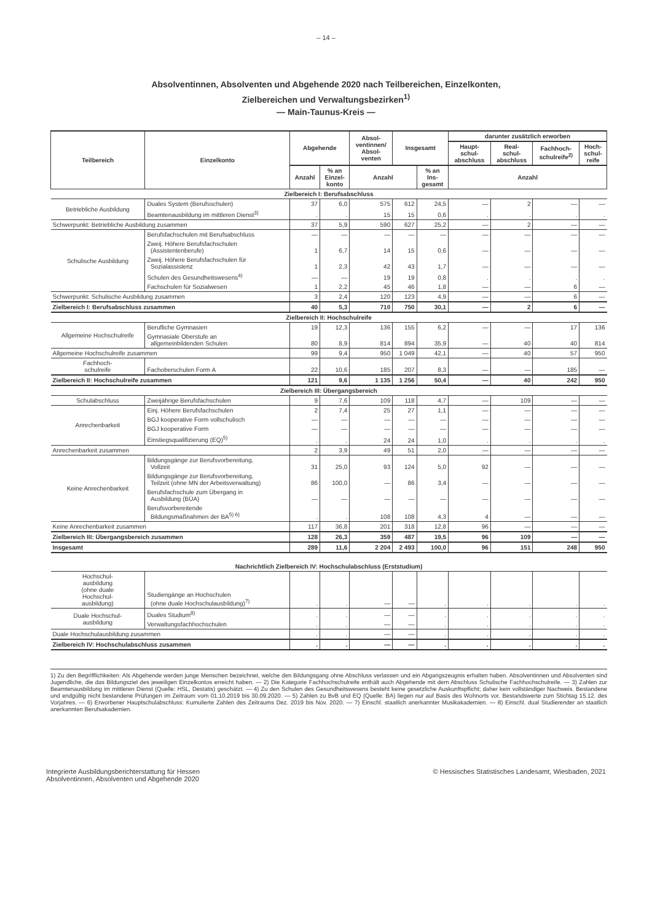– 14 –
Absolventinnen, Absolventen und Abgehende 2020 nach Teilbereichen, Einzelkonten,
Zielbereichen und Verwaltungsbezirken<sup>1)</sup>
— Main-Taunus-Kreis —
| Teilbereich | Einzelkonto | Abgehende | | Absol- ventinnen/ Absol- venten | Insgesamt | | darunter zusätzlich erworben | | | |
| --- | --- | --- | --- | --- | --- | --- | --- | --- | --- | --- |
| | | | | | | | Haupt- schul- abschluss | Real- schul- abschluss | Fachhoch- schulreife<sup>2)</sup> | Hoch- schul- reife |
| | | Anzahl | % an Einzel- konto | Anzahl | | % an Ins- gesamt | Anzahl | | | |
| Zielbereich I: Berufsabschluss | | | | | | | | | | |
| Betriebliche Ausbildung | Duales System (Berufsschulen) | 37 | 6,0 | 575 | 612 | 24,5 | — | 2 | — | — |
| | Beamtenausbildung im mittleren Dienst<sup>3)</sup> | . | . | 15 | 15 | 0,6 | . | . | . | . |
| Schwerpunkt: Betriebliche Ausbildung zusammen | | 37 | 5,9 | 590 | 627 | 25,2 | — | 2 | — | — |
| Schulische Ausbildung | Berufsfachschulen mit Berufsabschluss | — | — | — | — | — | — | — | — | — |
| | Zweij. Höhere Berufsfachschulen (Assistentenberufe) | 1 | 6,7 | 14 | 15 | 0,6 | — | — | — | — |
| | Zweij. Höhere Berufsfachschulen für Sozialassistenz | 1 | 2,3 | 42 | 43 | 1,7 | — | — | — | — |
| | Schulen des Gesundheitswesens<sup>4)</sup> | — | — | 19 | 19 | 0,8 | . | . | . | . |
| | Fachschulen für Sozialwesen | 1 | 2,2 | 45 | 46 | 1,8 | — | — | 6 | — |
| Schwerpunkt: Schulische Ausbildung zusammen | | 3 | 2,4 | 120 | 123 | 4,9 | — | — | 6 | — |
| Zielbereich I: Berufsabschluss zusammen | | 40 | 5,3 | 710 | 750 | 30,1 | — | 2 | 6 | — |
| Zielbereich II: Hochschulreife | | | | | | | | | | |
| Allgemeine Hochschulreife | Berufliche Gymnasien | 19 | 12,3 | 136 | 155 | 6,2 | — | — | 17 | 136 |
| | Gymnasiale Oberstufe an allgemeinbildenden Schulen | 80 | 8,9 | 814 | 894 | 35,9 | — | 40 | 40 | 814 |
| Allgemeine Hochschulreife zusammen | | 99 | 9,4 | 950 | 1 049 | 42,1 | — | 40 | 57 | 950 |
| Fachhoch- schulreife | Fachoberschulen Form A | 22 | 10,6 | 185 | 207 | 8,3 | — | — | 185 | — |
| Zielbereich II: Hochschulreife zusammen | | 121 | 9,6 | 1 135 | 1 256 | 50,4 | — | 40 | 242 | 950 |
| Zielbereich III: Übergangsbereich | | | | | | | | | | |
| Schulabschluss | Zweijährige Berufsfachschulen | 9 | 7,6 | 109 | 118 | 4,7 | — | 109 | — | — |
| Anrechenbarkeit | Einj. Höhere Berufsfachschulen | 2 | 7,4 | 25 | 27 | 1,1 | — | — | — | — |
| | BGJ kooperative Form vollschulisch | — | — | — | — | — | — | — | — | — |
| | BGJ kooperative Form | — | — | — | — | — | — | — | — | — |
| | Einstiegsqualifizierung (EQ)<sup>5)</sup> | . | . | 24 | 24 | 1,0 | . | . | . | . |
| Anrechenbarkeit zusammen | | 2 | 3,9 | 49 | 51 | 2,0 | — | — | — | — |
| Keine Anrechenbarkeit | Bildungsgänge zur Berufsvorbereitung, Vollzeit | 31 | 25,0 | 93 | 124 | 5,0 | 92 | — | — | — |
| | Bildungsgänge zur Berufsvorbereitung, Teilzeit (ohne MN der Arbeitsverwaltung) | 86 | 100,0 | — | 86 | 3,4 | — | — | — | — |
| | Berufsfachschule zum Übergang in Ausbildung (BÜA) | — | — | — | — | — | — | — | — | — |
| | Berufsvorbereitende Bildungsmaßnahmen der BA<sup>5) 6)</sup> | . | . | 108 | 108 | 4,3 | 4 | — | — | — |
| Keine Anrechenbarkeit zusammen | | 117 | 36,8 | 201 | 318 | 12,8 | 96 | — | — | — |
| Zielbereich III: Übergangsbereich zusammen | | 128 | 26,3 | 359 | 487 | 19,5 | 96 | 109 | — | — |
| Insgesamt | | 289 | 11,6 | 2 204 | 2 493 | 100,0 | 96 | 151 | 248 | 950 |
| Nachrichtlich Zielbereich IV: Hochschulabschluss (Erststudium) | | | | | | | | | | |
| Hochschul- ausbildung (ohne duale Hochschul- ausbildung) | Studiengänge an Hochschulen (ohne duale Hochschulausbildung)<sup>7)</sup> | . | . | — | — | . | . | . | . | . |
| Duale Hochschul- ausbildung | Duales Studium<sup>8)</sup> | . | . | — | — | . | . | . | . | . |
| | Verwaltungsfachhochschulen | . | . | — | — | . | . | . | . | . |
| Duale Hochschulausbildung zusammen | | . | . | — | — | . | . | . | . | . |
| Zielbereich IV: Hochschulabschluss zusammen | | . | . | — | — | . | . | . | . | . |
1) Zu den Begrifflichkeiten: Als Abgehende werden junge Menschen bezeichnet, welche den Bildungsgang ohne Abschluss verlassen und ein Abgangszeugnis erhalten haben. Absolventinnen und Absolventen sind Jugendliche, die das Bildungsziel des jeweiligen Einzelkontos erreicht haben. — 2) Die Kategorie Fachhochschulreife enthält auch Abgehende mit dem Abschluss Schulische Fachhochschulreife. — 3) Zahlen zur Beamtenausbildung im mittleren Dienst (Quelle: HSL, Destatis) geschätzt. — 4) Zu den Schulen des Gesundheitswesens besteht keine gesetzliche Auskunftspflicht; daher kein vollständiger Nachweis. Bestandene und endgültig nicht bestandene Prüfungen im Zeitraum vom 01.10.2019 bis 30.09.2020. — 5) Zahlen zu BvB und EQ (Quelle: BA) liegen nur auf Basis des Wohnorts vor. Bestandswerte zum Stichtag 15.12. des Vorjahres. — 6) Erworbener Hauptschulabschluss: Kumulierte Zahlen des Zeitraums Dez. 2019 bis Nov. 2020. — 7) Einschl. staatlich anerkannter Musikakademien. — 8) Einschl. dual Studierender an staatlich anerkannten Berufsakademien.
Integrierte Ausbildungsberichterstattung für Hessen
Absolventinnen, Absolventen und Abgehende 2020
© Hessisches Statistisches Landesamt, Wiesbaden, 2021